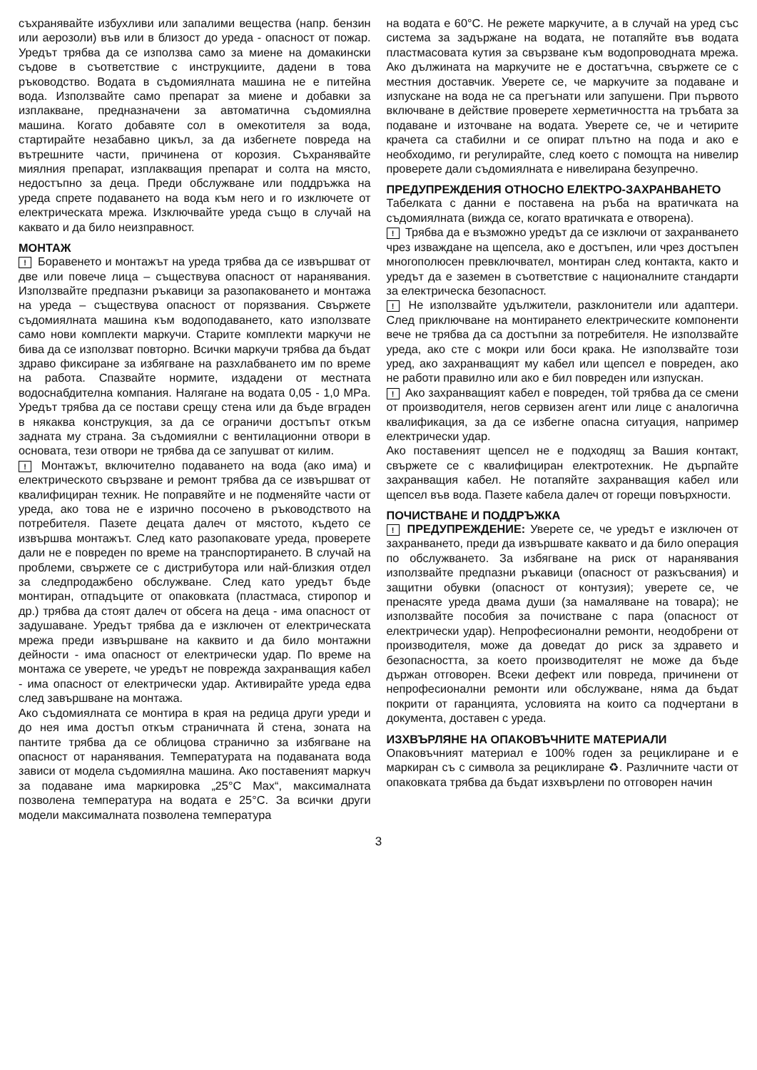съхранявайте избухливи или запалими вещества (напр. бензин или аерозоли) във или в близост до уреда - опасност от пожар. Уредът трябва да се използва само за миене на домакински съдове в съответствие с инструкциите, дадени в това ръководство. Водата в съдомиялната машина не е питейна вода. Използвайте само препарат за миене и добавки за изплакване, предназначени за автоматична съдомиялна машина. Когато добавяте сол в омекотителя за вода, стартирайте незабавно цикъл, за да избегнете повреда на вътрешните части, причинена от корозия. Съхранявайте миялния препарат, изплакващия препарат и солта на място, недостъпно за деца. Преди обслужване или поддръжка на уреда спрете подаването на вода към него и го изключете от електрическата мрежа. Изключвайте уреда също в случай на каквато и да било неизправност.
МОНТАЖ
! Боравенето и монтажът на уреда трябва да се извършват от две или повече лица – съществува опасност от наранявания. Използвайте предпазни ръкавици за разопаковането и монтажа на уреда – съществува опасност от порязвания. Свържете съдомиялната машина към водоподаването, като използвате само нови комплекти маркучи. Старите комплекти маркучи не бива да се използват повторно. Всички маркучи трябва да бъдат здраво фиксиране за избягване на разхлабването им по време на работа. Спазвайте нормите, издадени от местната водоснабдителна компания. Налягане на водата 0,05 - 1,0 MPa. Уредът трябва да се постави срещу стена или да бъде вграден в някаква конструкция, за да се ограничи достъпът откъм задната му страна. За съдомиялни с вентилационни отвори в основата, тези отвори не трябва да се запушват от килим.
! Монтажът, включително подаването на вода (ако има) и електрическото свързване и ремонт трябва да се извършват от квалифициран техник. Не поправяйте и не подменяйте части от уреда, ако това не е изрично посочено в ръководството на потребителя. Пазете децата далеч от мястото, където се извършва монтажът. След като разопаковате уреда, проверете дали не е повреден по време на транспортирането. В случай на проблеми, свържете се с дистрибутора или най-близкия отдел за следпродажбено обслужване. След като уредът бъде монтиран, отпадъците от опаковката (пластмаса, стиропор и др.) трябва да стоят далеч от обсега на деца - има опасност от задушаване. Уредът трябва да е изключен от електрическата мрежа преди извършване на каквито и да било монтажни дейности - има опасност от електрически удар. По време на монтажа се уверете, че уредът не поврежда захранващия кабел - има опасност от електрически удар. Активирайте уреда едва след завършване на монтажа.
Ако съдомиялната се монтира в края на редица други уреди и до нея има достъп откъм страничната й стена, зоната на пантите трябва да се облицова странично за избягване на опасност от наранявания. Температурата на подаваната вода зависи от модела съдомиялна машина. Ако поставеният маркуч за подаване има маркировка „25°C Max“, максималната позволена температура на водата е 25°C. За всички други модели максималната позволена температура
на водата е 60°C. Не режете маркучите, а в случай на уред със система за задържане на водата, не потапяйте във водата пластмасовата кутия за свързване към водопроводната мрежа. Ако дължината на маркучите не е достатъчна, свържете се с местния доставчик. Уверете се, че маркучите за подаване и изпускане на вода не са прегънати или запушени. При първото включване в действие проверете херметичността на тръбата за подаване и източване на водата. Уверете се, че и четирите крачета са стабилни и се опират плътно на пода и ако е необходимо, ги регулирайте, след което с помощта на нивелир проверете дали съдомиялната е нивелирана безупречно.
ПРЕДУПРЕЖДЕНИЯ ОТНОСНО ЕЛЕКТРО-ЗАХРАНВАНЕТО
Табелката с данни е поставена на ръба на вратичката на съдомиялната (вижда се, когато вратичката е отворена).
! Трябва да е възможно уредът да се изключи от захранването чрез изваждане на щепсела, ако е достъпен, или чрез достъпен многополюсен превключвател, монтиран след контакта, както и уредът да е заземен в съответствие с националните стандарти за електрическа безопасност.
! Не използвайте удължители, разклонители или адаптери. След приключване на монтирането електрическите компоненти вече не трябва да са достъпни за потребителя. Не използвайте уреда, ако сте с мокри или боси крака. Не използвайте този уред, ако захранващият му кабел или щепсел е повреден, ако не работи правилно или ако е бил повреден или изпускан.
! Ако захранващият кабел е повреден, той трябва да се смени от производителя, негов сервизен агент или лице с аналогична квалификация, за да се избегне опасна ситуация, например електрически удар.
Ако поставеният щепсел не е подходящ за Вашия контакт, свържете се с квалифициран електротехник. Не дърпайте захранващия кабел. Не потапяйте захранващия кабел или щепсел във вода. Пазете кабела далеч от горещи повърхности.
ПОЧИСТВАНЕ И ПОДДРЪЖКА
! ПРЕДУПРЕЖДЕНИЕ: Уверете се, че уредът е изключен от захранването, преди да извършвате каквато и да било операция по обслужването. За избягване на риск от наранявания използвайте предпазни ръкавици (опасност от разкъсвания) и защитни обувки (опасност от контузия); уверете се, че пренасяте уреда двама души (за намаляване на товара); не използвайте пособия за почистване с пара (опасност от електрически удар). Непрофесионални ремонти, неодобрени от производителя, може да доведат до риск за здравето и безопасността, за което производителят не може да бъде държан отговорен. Всеки дефект или повреда, причинени от непрофесионални ремонти или обслужване, няма да бъдат покрити от гаранцията, условията на които са подчертани в документа, доставен с уреда.
ИЗХВЪРЛЯНЕ НА ОПАКОВЪЧНИТЕ МАТЕРИАЛИ
Опаковъчният материал е 100% годен за рециклиране и е маркиран съ с символа за рециклиране ♻. Различните части от опаковката трябва да бъдат изхвърлени по отговорен начин
3